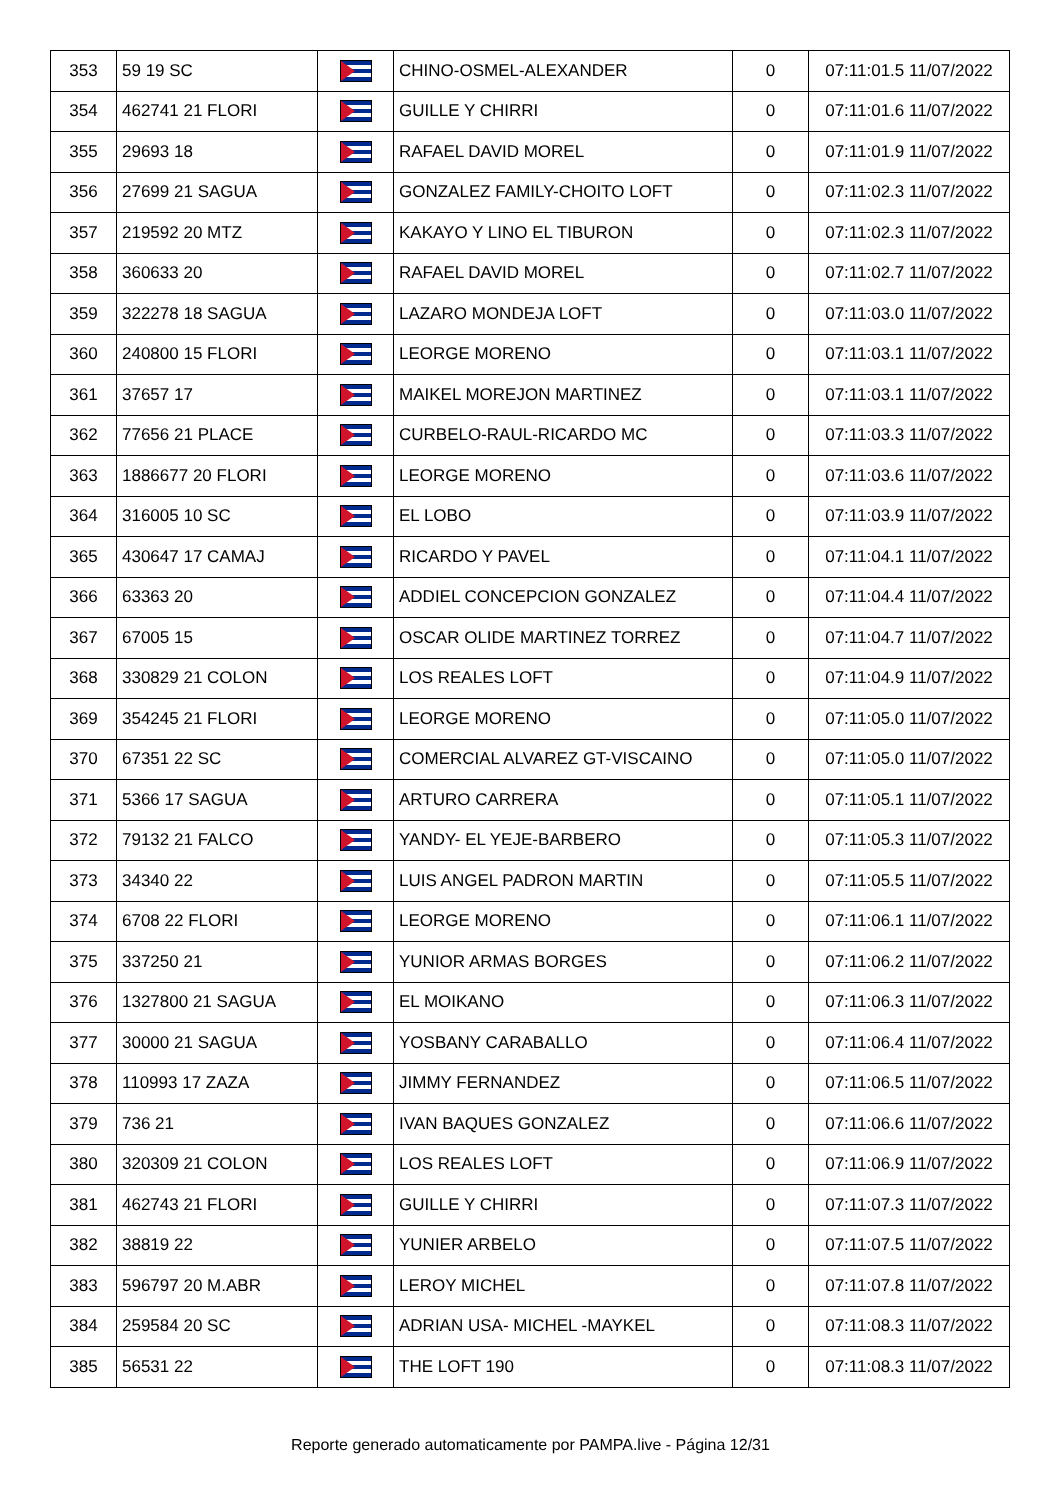| 353 | 59 19 SC | | CHINO-OSMEL-ALEXANDER | 0 | 07:11:01.5 11/07/2022 |
| 354 | 462741 21 FLORI | | GUILLE Y CHIRRI | 0 | 07:11:01.6 11/07/2022 |
| 355 | 29693 18 | | RAFAEL DAVID MOREL | 0 | 07:11:01.9 11/07/2022 |
| 356 | 27699 21 SAGUA | | GONZALEZ FAMILY-CHOITO LOFT | 0 | 07:11:02.3 11/07/2022 |
| 357 | 219592 20 MTZ | | KAKAYO Y LINO EL TIBURON | 0 | 07:11:02.3 11/07/2022 |
| 358 | 360633 20 | | RAFAEL DAVID MOREL | 0 | 07:11:02.7 11/07/2022 |
| 359 | 322278 18 SAGUA | | LAZARO MONDEJA LOFT | 0 | 07:11:03.0 11/07/2022 |
| 360 | 240800 15 FLORI | | LEORGE MORENO | 0 | 07:11:03.1 11/07/2022 |
| 361 | 37657 17 | | MAIKEL MOREJON MARTINEZ | 0 | 07:11:03.1 11/07/2022 |
| 362 | 77656 21 PLACE | | CURBELO-RAUL-RICARDO MC | 0 | 07:11:03.3 11/07/2022 |
| 363 | 1886677 20 FLORI | | LEORGE MORENO | 0 | 07:11:03.6 11/07/2022 |
| 364 | 316005 10 SC | | EL LOBO | 0 | 07:11:03.9 11/07/2022 |
| 365 | 430647 17 CAMAJ | | RICARDO Y PAVEL | 0 | 07:11:04.1 11/07/2022 |
| 366 | 63363 20 | | ADDIEL CONCEPCION GONZALEZ | 0 | 07:11:04.4 11/07/2022 |
| 367 | 67005 15 | | OSCAR OLIDE MARTINEZ TORREZ | 0 | 07:11:04.7 11/07/2022 |
| 368 | 330829 21 COLON | | LOS REALES LOFT | 0 | 07:11:04.9 11/07/2022 |
| 369 | 354245 21 FLORI | | LEORGE MORENO | 0 | 07:11:05.0 11/07/2022 |
| 370 | 67351 22 SC | | COMERCIAL ALVAREZ GT-VISCAINO | 0 | 07:11:05.0 11/07/2022 |
| 371 | 5366 17 SAGUA | | ARTURO CARRERA | 0 | 07:11:05.1 11/07/2022 |
| 372 | 79132 21 FALCO | | YANDY- EL YEJE-BARBERO | 0 | 07:11:05.3 11/07/2022 |
| 373 | 34340 22 | | LUIS ANGEL PADRON MARTIN | 0 | 07:11:05.5 11/07/2022 |
| 374 | 6708 22 FLORI | | LEORGE MORENO | 0 | 07:11:06.1 11/07/2022 |
| 375 | 337250 21 | | YUNIOR ARMAS BORGES | 0 | 07:11:06.2 11/07/2022 |
| 376 | 1327800 21 SAGUA | | EL MOIKANO | 0 | 07:11:06.3 11/07/2022 |
| 377 | 30000 21 SAGUA | | YOSBANY CARABALLO | 0 | 07:11:06.4 11/07/2022 |
| 378 | 110993 17 ZAZA | | JIMMY FERNANDEZ | 0 | 07:11:06.5 11/07/2022 |
| 379 | 736 21 | | IVAN BAQUES GONZALEZ | 0 | 07:11:06.6 11/07/2022 |
| 380 | 320309 21 COLON | | LOS REALES LOFT | 0 | 07:11:06.9 11/07/2022 |
| 381 | 462743 21 FLORI | | GUILLE Y CHIRRI | 0 | 07:11:07.3 11/07/2022 |
| 382 | 38819 22 | | YUNIER ARBELO | 0 | 07:11:07.5 11/07/2022 |
| 383 | 596797 20 M.ABR | | LEROY MICHEL | 0 | 07:11:07.8 11/07/2022 |
| 384 | 259584 20 SC | | ADRIAN USA- MICHEL -MAYKEL | 0 | 07:11:08.3 11/07/2022 |
| 385 | 56531 22 | | THE LOFT 190 | 0 | 07:11:08.3 11/07/2022 |
Reporte generado automaticamente por PAMPA.live - Página 12/31